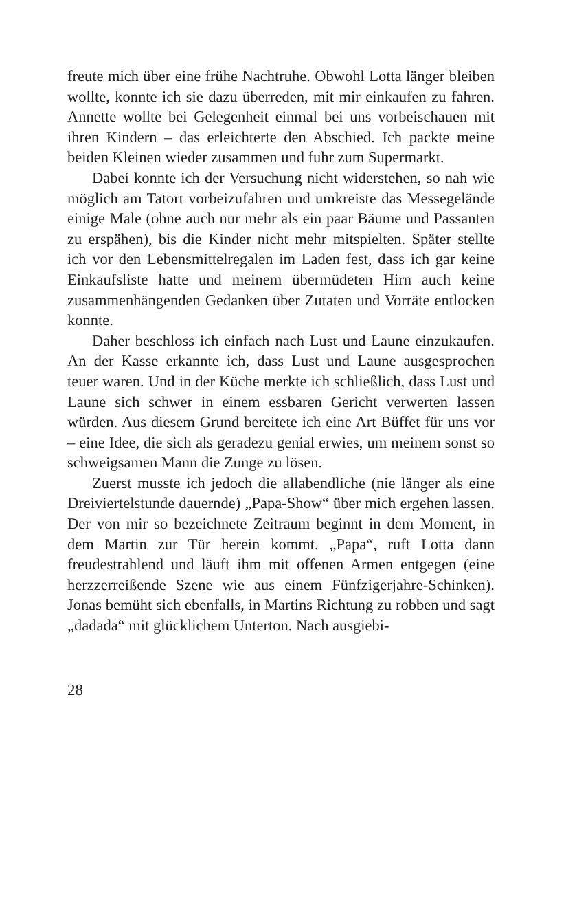freute mich über eine frühe Nachtruhe. Obwohl Lotta länger bleiben wollte, konnte ich sie dazu überreden, mit mir einkaufen zu fahren. Annette wollte bei Gelegenheit einmal bei uns vorbeischauen mit ihren Kindern – das erleichterte den Abschied. Ich packte meine beiden Kleinen wieder zusammen und fuhr zum Supermarkt.
Dabei konnte ich der Versuchung nicht widerstehen, so nah wie möglich am Tatort vorbeizufahren und umkreiste das Messegelände einige Male (ohne auch nur mehr als ein paar Bäume und Passanten zu erspähen), bis die Kinder nicht mehr mitspielten. Später stellte ich vor den Lebensmittelregalen im Laden fest, dass ich gar keine Einkaufsliste hatte und meinem übermüdeten Hirn auch keine zusammenhängenden Gedanken über Zutaten und Vorräte entlocken konnte.
Daher beschloss ich einfach nach Lust und Laune einzukaufen. An der Kasse erkannte ich, dass Lust und Laune ausgesprochen teuer waren. Und in der Küche merkte ich schließlich, dass Lust und Laune sich schwer in einem essbaren Gericht verwerten lassen würden. Aus diesem Grund bereitete ich eine Art Büffet für uns vor – eine Idee, die sich als geradezu genial erwies, um meinem sonst so schweigsamen Mann die Zunge zu lösen.
Zuerst musste ich jedoch die allabendliche (nie länger als eine Dreiviertelstunde dauernde) „Papa-Show“ über mich ergehen lassen. Der von mir so bezeichnete Zeitraum beginnt in dem Moment, in dem Martin zur Tür herein kommt. „Papa“, ruft Lotta dann freudestrahlend und läuft ihm mit offenen Armen entgegen (eine herzzerreißende Szene wie aus einem Fünfzigerjahre-Schinken). Jonas bemüht sich ebenfalls, in Martins Richtung zu robben und sagt „dadada“ mit glücklichem Unterton. Nach ausgiebi-
28